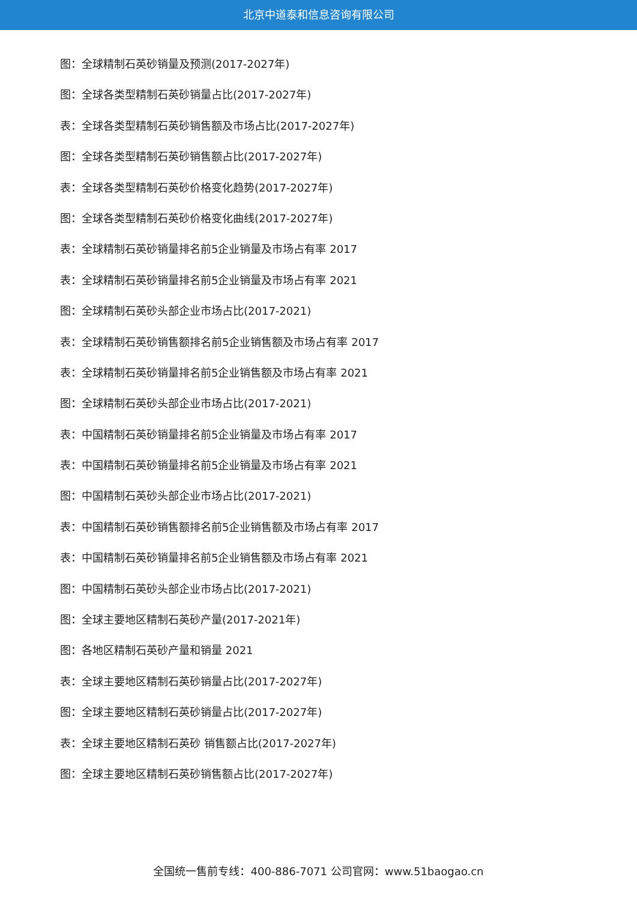北京中道泰和信息咨询有限公司
图：全球精制石英砂销量及预测(2017-2027年)
图：全球各类型精制石英砂销量占比(2017-2027年)
表：全球各类型精制石英砂销售额及市场占比(2017-2027年)
图：全球各类型精制石英砂销售额占比(2017-2027年)
表：全球各类型精制石英砂价格变化趋势(2017-2027年)
图：全球各类型精制石英砂价格变化曲线(2017-2027年)
表：全球精制石英砂销量排名前5企业销量及市场占有率 2017
表：全球精制石英砂销量排名前5企业销量及市场占有率 2021
图：全球精制石英砂头部企业市场占比(2017-2021)
表：全球精制石英砂销售额排名前5企业销售额及市场占有率 2017
表：全球精制石英砂销量排名前5企业销售额及市场占有率 2021
图：全球精制石英砂头部企业市场占比(2017-2021)
表：中国精制石英砂销量排名前5企业销量及市场占有率 2017
表：中国精制石英砂销量排名前5企业销量及市场占有率 2021
图：中国精制石英砂头部企业市场占比(2017-2021)
表：中国精制石英砂销售额排名前5企业销售额及市场占有率 2017
表：中国精制石英砂销量排名前5企业销售额及市场占有率 2021
图：中国精制石英砂头部企业市场占比(2017-2021)
图：全球主要地区精制石英砂产量(2017-2021年)
图：各地区精制石英砂产量和销量 2021
表：全球主要地区精制石英砂销量占比(2017-2027年)
图：全球主要地区精制石英砂销量占比(2017-2027年)
表：全球主要地区精制石英砂 销售额占比(2017-2027年)
图：全球主要地区精制石英砂销售额占比(2017-2027年)
全国统一售前专线：400-886-7071 公司官网：www.51baogao.cn